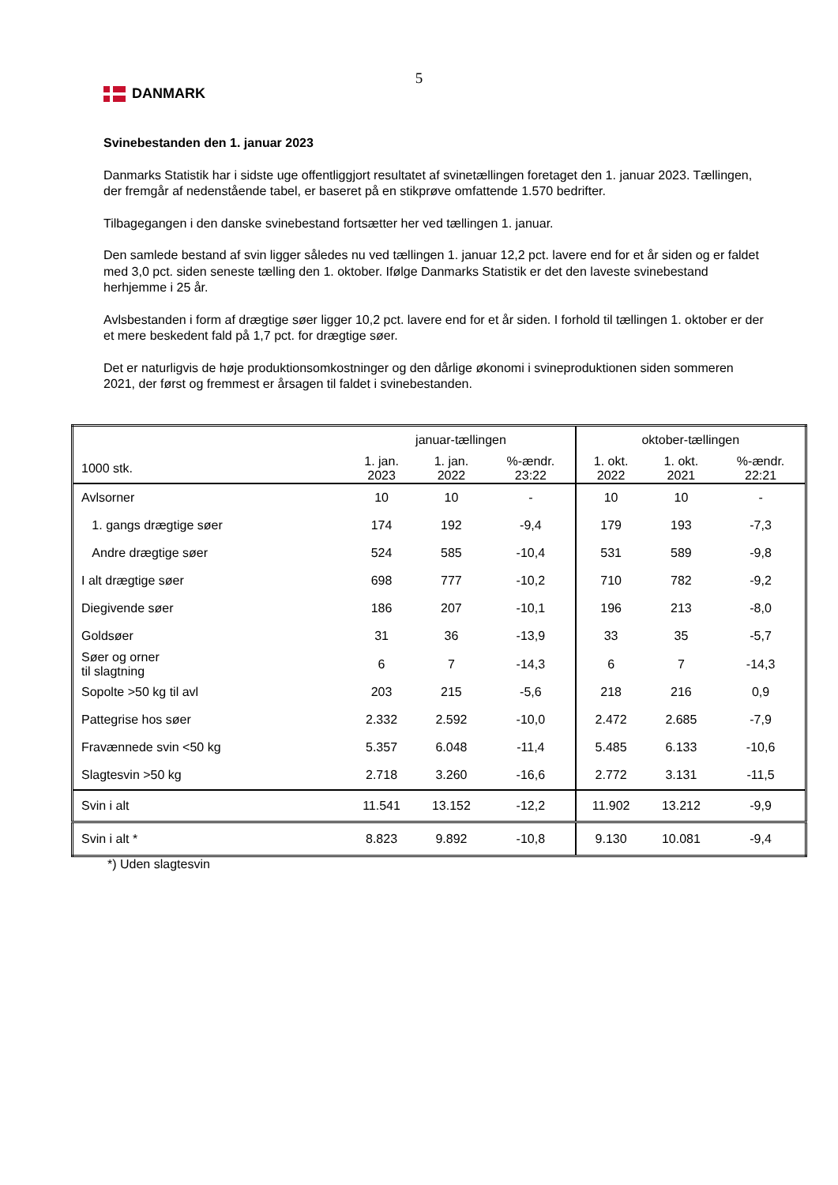5
DANMARK
Svinebestanden den 1. januar 2023
Danmarks Statistik har i sidste uge offentliggjort resultatet af svinetællingen foretaget den 1. januar 2023. Tællingen, der fremgår af nedenstående tabel, er baseret på en stikprøve omfattende 1.570 bedrifter.
Tilbagegangen i den danske svinebestand fortsætter her ved tællingen 1. januar.
Den samlede bestand af svin ligger således nu ved tællingen 1. januar 12,2 pct. lavere end for et år siden og er faldet med 3,0 pct. siden seneste tælling den 1. oktober. Ifølge Danmarks Statistik er det den laveste svinebestand herhjemme i 25 år.
Avlsbestanden i form af drægtige søer ligger 10,2 pct. lavere end for et år siden. I forhold til tællingen 1. oktober er der et mere beskedent fald på 1,7 pct. for drægtige søer.
Det er naturligvis de høje produktionsomkostninger og den dårlige økonomi i svineproduktionen siden sommeren 2021, der først og fremmest er årsagen til faldet i svinebestanden.
| | januar-tællingen | | | oktober-tællingen | | |
| --- | --- | --- | --- | --- | --- | --- |
| 1000 stk. | 1. jan. 2023 | 1. jan. 2022 | %-ændr. 23:22 | 1. okt. 2022 | 1. okt. 2021 | %-ændr. 22:21 |
| Avlsorner | 10 | 10 | - | 10 | 10 | - |
| 1. gangs drægtige søer | 174 | 192 | -9,4 | 179 | 193 | -7,3 |
| Andre drægtige søer | 524 | 585 | -10,4 | 531 | 589 | -9,8 |
| I alt drægtige søer | 698 | 777 | -10,2 | 710 | 782 | -9,2 |
| Diegivende søer | 186 | 207 | -10,1 | 196 | 213 | -8,0 |
| Goldsøer | 31 | 36 | -13,9 | 33 | 35 | -5,7 |
| Søer og orner til slagtning | 6 | 7 | -14,3 | 6 | 7 | -14,3 |
| Sopolte >50 kg til avl | 203 | 215 | -5,6 | 218 | 216 | 0,9 |
| Pattegrise hos søer | 2.332 | 2.592 | -10,0 | 2.472 | 2.685 | -7,9 |
| Fravænnede svin <50 kg | 5.357 | 6.048 | -11,4 | 5.485 | 6.133 | -10,6 |
| Slagtesvin >50 kg | 2.718 | 3.260 | -16,6 | 2.772 | 3.131 | -11,5 |
| Svin i alt | 11.541 | 13.152 | -12,2 | 11.902 | 13.212 | -9,9 |
| Svin i alt * | 8.823 | 9.892 | -10,8 | 9.130 | 10.081 | -9,4 |
*) Uden slagtesvin